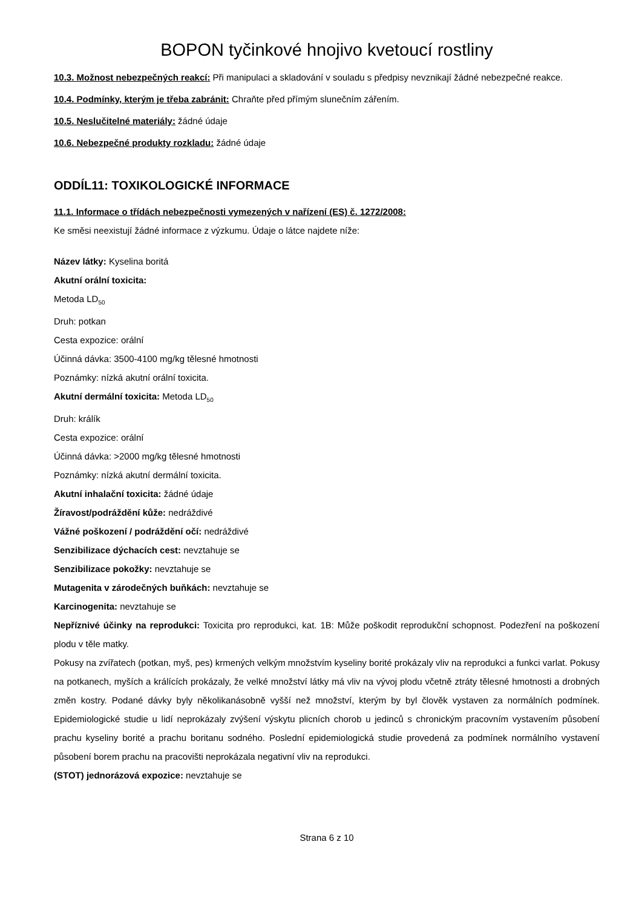BOPON tyčinkové hnojivo kvetoucí rostliny
10.3. Možnost nebezpečných reakcí: Při manipulaci a skladování v souladu s předpisy nevznikají žádné nebezpečné reakce.
10.4. Podmínky, kterým je třeba zabránit: Chraňte před přímým slunečním zářením.
10.5. Neslučitelné materiály: žádné údaje
10.6. Nebezpečné produkty rozkladu: žádné údaje
ODDÍL11: TOXIKOLOGICKÉ INFORMACE
11.1. Informace o třídách nebezpečnosti vymezených v nařízení (ES) č. 1272/2008:
Ke směsi neexistují žádné informace z výzkumu. Údaje o látce najdete níže:
Název látky: Kyselina boritá
Akutní orální toxicita:
Metoda LD<sub>50</sub>
Druh: potkan
Cesta expozice: orální
Účinná dávka: 3500-4100 mg/kg tělesné hmotnosti
Poznámky: nízká akutní orální toxicita.
Akutní dermální toxicita: Metoda LD<sub>50</sub>
Druh: králík
Cesta expozice: orální
Účinná dávka: >2000 mg/kg tělesné hmotnosti
Poznámky: nízká akutní dermální toxicita.
Akutní inhalační toxicita: žádné údaje
Žíravost/podráždění kůže: nedráždivé
Vážné poškození / podráždění očí: nedráždivé
Senzibilizace dýchacích cest: nevztahuje se
Senzibilizace pokožky: nevztahuje se
Mutagenita v zárodečných buňkách: nevztahuje se
Karcinogenita: nevztahuje se
Nepříznivé účinky na reprodukci: Toxicita pro reprodukci, kat. 1B: Může poškodit reprodukční schopnost. Podezření na poškození plodu v těle matky.
Pokusy na zvířatech (potkan, myš, pes) krmených velkým množstvím kyseliny borité prokázaly vliv na reprodukci a funkci varlat. Pokusy na potkanech, myších a králících prokázaly, že velké množství látky má vliv na vývoj plodu včetně ztráty tělesné hmotnosti a drobných změn kostry. Podané dávky byly několikanásobně vyšší než množství, kterým by byl člověk vystaven za normálních podmínek. Epidemiologické studie u lidí neprokázaly zvýšení výskytu plicních chorob u jedinců s chronickým pracovním vystavením působení prachu kyseliny borité a prachu boritanu sodného. Poslední epidemiologická studie provedená za podmínek normálního vystavení působení borem prachu na pracovišti neprokázala negativní vliv na reprodukci.
(STOT) jednorázová expozice: nevztahuje se
Strana 6 z 10